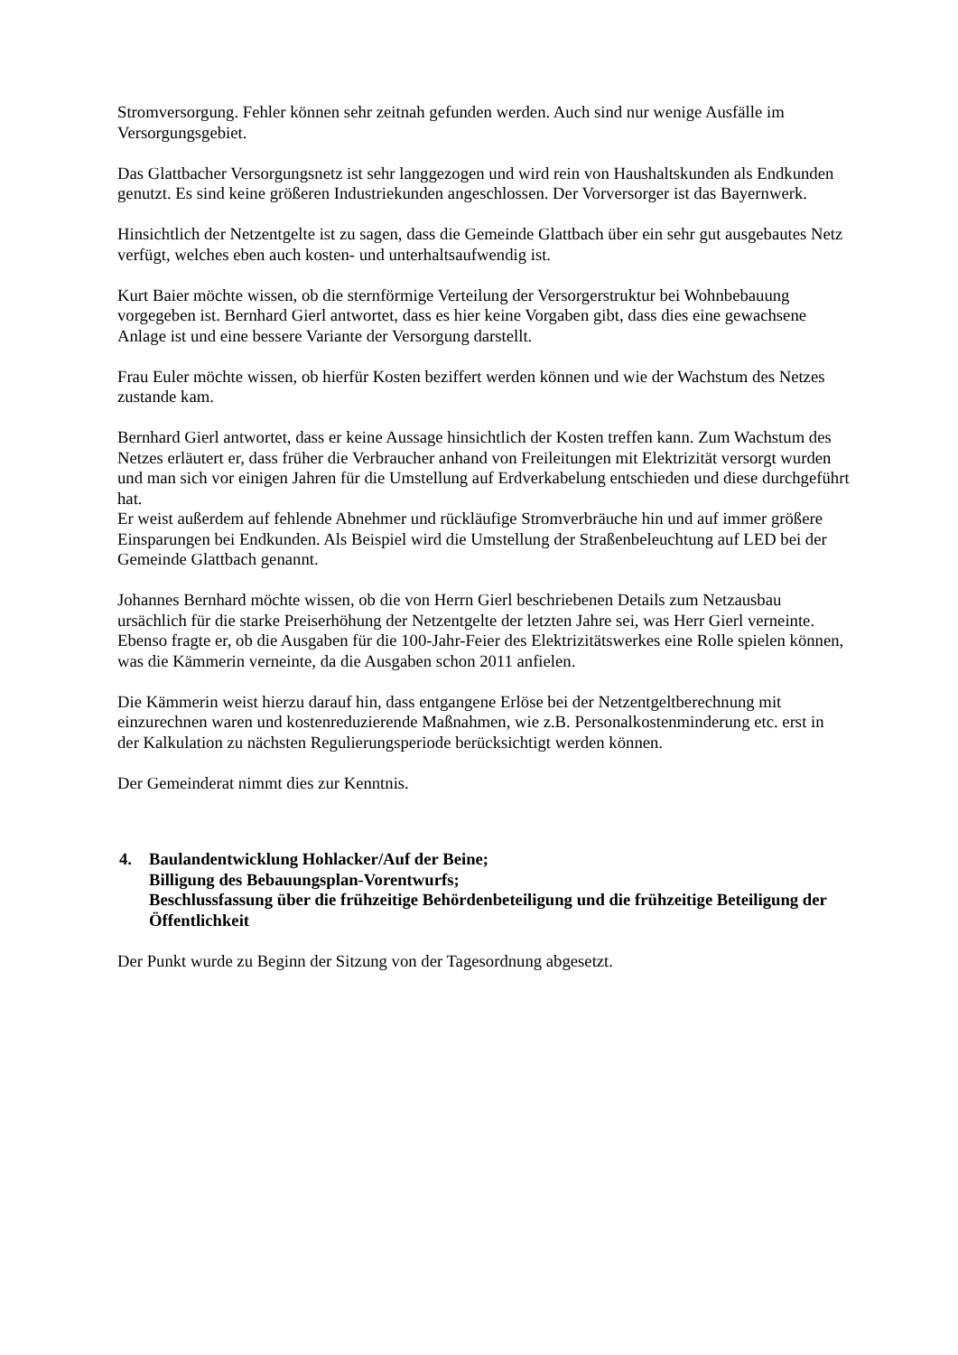Stromversorgung. Fehler können sehr zeitnah gefunden werden. Auch sind nur wenige Ausfälle im Versorgungsgebiet.
Das Glattbacher Versorgungsnetz ist sehr langgezogen und wird rein von Haushaltskunden als Endkunden genutzt. Es sind keine größeren Industriekunden angeschlossen. Der Vorversorger ist das Bayernwerk.
Hinsichtlich der Netzentgelte ist zu sagen, dass die Gemeinde Glattbach über ein sehr gut ausgebautes Netz verfügt, welches eben auch kosten- und unterhaltsaufwendig ist.
Kurt Baier möchte wissen, ob die sternförmige Verteilung der Versorgerstruktur bei Wohnbebauung vorgegeben ist. Bernhard Gierl antwortet, dass es hier keine Vorgaben gibt, dass dies eine gewachsene Anlage ist und eine bessere Variante der Versorgung darstellt.
Frau Euler möchte wissen, ob hierfür Kosten beziffert werden können und wie der Wachstum des Netzes zustande kam.
Bernhard Gierl antwortet, dass er keine Aussage hinsichtlich der Kosten treffen kann. Zum Wachstum des Netzes erläutert er, dass früher die Verbraucher anhand von Freileitungen mit Elektrizität versorgt wurden und man sich vor einigen Jahren für die Umstellung auf Erdverkabelung entschieden und diese durchgeführt hat.
Er weist außerdem auf fehlende Abnehmer und rückläufige Stromverbräuche hin und auf immer größere Einsparungen bei Endkunden. Als Beispiel wird die Umstellung der Straßenbeleuchtung auf LED bei der Gemeinde Glattbach genannt.
Johannes Bernhard möchte wissen, ob die von Herrn Gierl beschriebenen Details zum Netzausbau ursächlich für die starke Preiserhöhung der Netzentgelte der letzten Jahre sei, was Herr Gierl verneinte. Ebenso fragte er, ob die Ausgaben für die 100-Jahr-Feier des Elektrizitätswerkes eine Rolle spielen können, was die Kämmerin verneinte, da die Ausgaben schon 2011 anfielen.
Die Kämmerin weist hierzu darauf hin, dass entgangene Erlöse bei der Netzentgeltberechnung mit einzurechnen waren und kostenreduzierende Maßnahmen, wie z.B. Personalkostenminderung etc. erst in der Kalkulation zu nächsten Regulierungsperiode berücksichtigt werden können.
Der Gemeinderat nimmt dies zur Kenntnis.
4. Baulandentwicklung Hohlacker/Auf der Beine;
Billigung des Bebauungsplan-Vorentwurfs;
Beschlussfassung über die frühzeitige Behördenbeteiligung und die frühzeitige Beteiligung der Öffentlichkeit
Der Punkt wurde zu Beginn der Sitzung von der Tagesordnung abgesetzt.